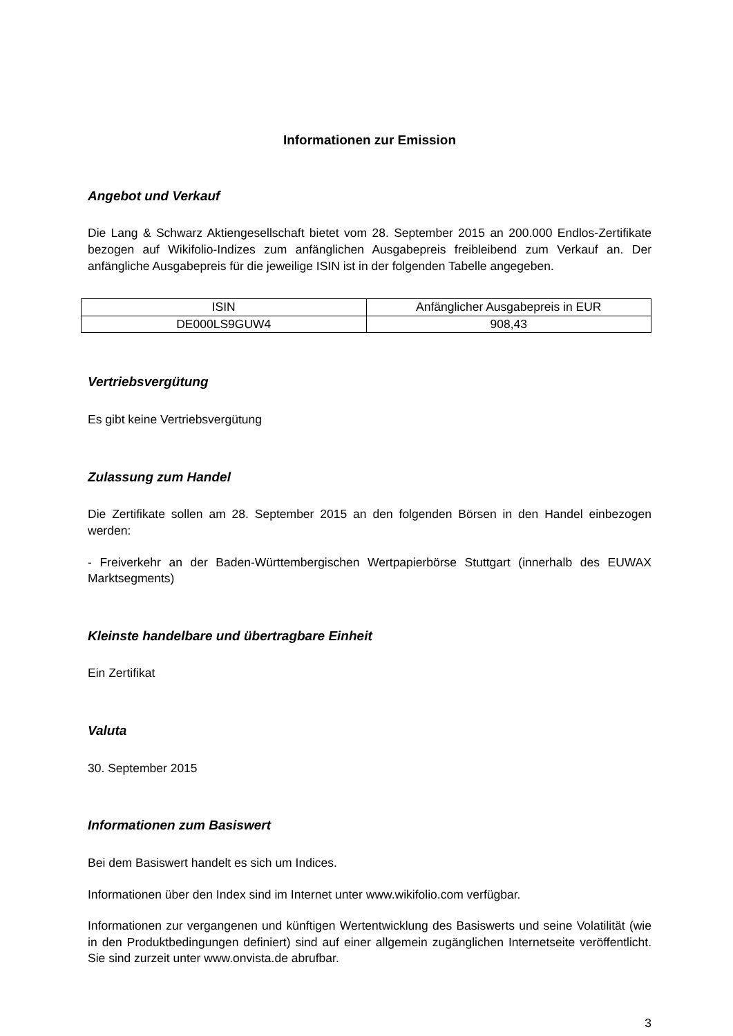Informationen zur Emission
Angebot und Verkauf
Die Lang & Schwarz Aktiengesellschaft bietet vom 28. September 2015 an 200.000 Endlos-Zertifikate bezogen auf Wikifolio-Indizes zum anfänglichen Ausgabepreis freibleibend zum Verkauf an. Der anfängliche Ausgabepreis für die jeweilige ISIN ist in der folgenden Tabelle angegeben.
| ISIN | Anfänglicher Ausgabepreis in EUR |
| --- | --- |
| DE000LS9GUW4 | 908,43 |
Vertriebsvergütung
Es gibt keine Vertriebsvergütung
Zulassung zum Handel
Die Zertifikate sollen am 28. September 2015 an den folgenden Börsen in den Handel einbezogen werden:
- Freiverkehr an der Baden-Württembergischen Wertpapierbörse Stuttgart (innerhalb des EUWAX Marktsegments)
Kleinste handelbare und übertragbare Einheit
Ein Zertifikat
Valuta
30. September 2015
Informationen zum Basiswert
Bei dem Basiswert handelt es sich um Indices.
Informationen über den Index sind im Internet unter www.wikifolio.com verfügbar.
Informationen zur vergangenen und künftigen Wertentwicklung des Basiswerts und seine Volatilität (wie in den Produktbedingungen definiert) sind auf einer allgemein zugänglichen Internetseite veröffentlicht. Sie sind zurzeit unter www.onvista.de abrufbar.
3